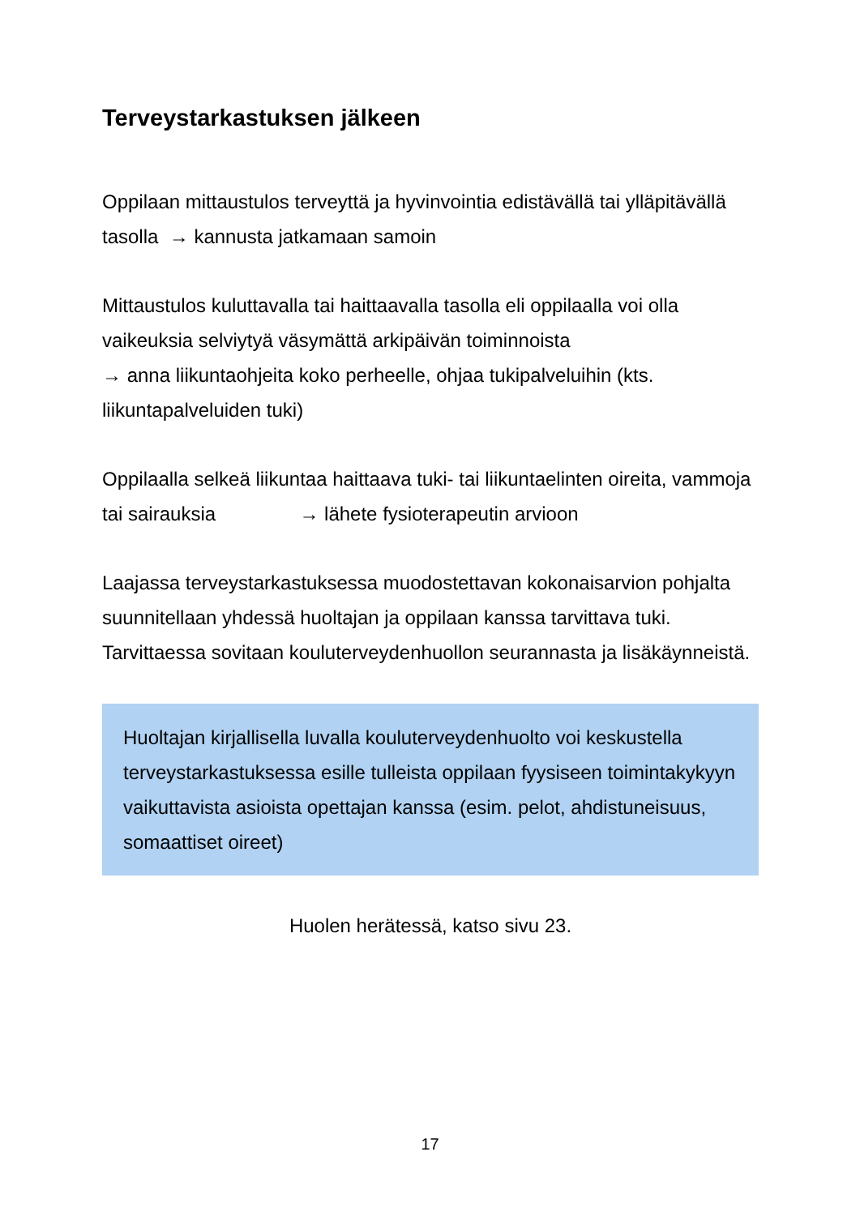Terveystarkastuksen jälkeen
Oppilaan mittaustulos terveyttä ja hyvinvointia edistävällä tai ylläpitävällä tasolla → kannusta jatkamaan samoin
Mittaustulos kuluttavalla tai haittaavalla tasolla eli oppilaalla voi olla vaikeuksia selviytyä väsymättä arkipäivän toiminnoista
→ anna liikuntaohjeita koko perheelle, ohjaa tukipalveluihin (kts. liikuntapalveluiden tuki)
Oppilaalla selkeä liikuntaa haittaava tuki- tai liikuntaelinten oireita, vammoja tai sairauksia → lähete fysioterapeutin arvioon
Laajassa terveystarkastuksessa muodostettavan kokonaisarvion pohjalta suunnitellaan yhdessä huoltajan ja oppilaan kanssa tarvittava tuki. Tarvittaessa sovitaan kouluterveydenhuollon seurannasta ja lisäkäynneistä.
Huoltajan kirjallisella luvalla kouluterveydenhuolto voi keskustella terveystarkastuksessa esille tulleista oppilaan fyysiseen toimintakykyyn vaikuttavista asioista opettajan kanssa (esim. pelot, ahdistuneisuus, somaattiset oireet)
Huolen herätessä, katso sivu 23.
17